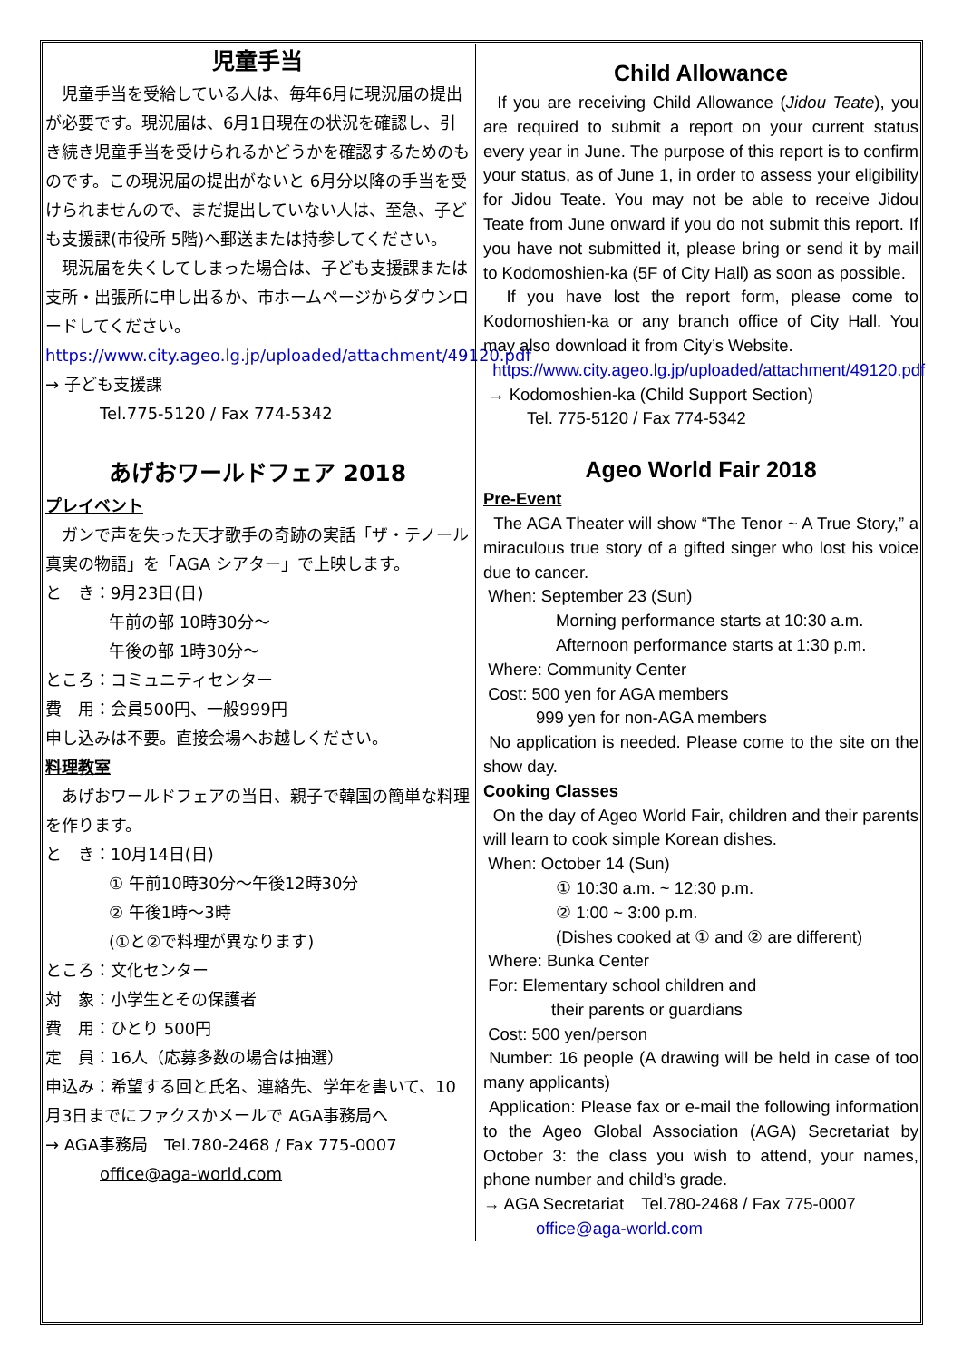児童手当
　児童手当を受給している人は、毎年6月に現況届の提出が必要です。現況届は、6月1日現在の状況を確認し、引き続き児童手当を受けられるかどうかを確認するためのものです。この現況届の提出がないと 6月分以降の手当を受けられませんので、まだ提出していない人は、至急、子ども支援課(市役所 5階)へ郵送または持参してください。
　現況届を失くしてしまった場合は、子ども支援課または支所・出張所に申し出るか、市ホームページからダウンロードしてください。
https://www.city.ageo.lg.jp/uploaded/attachment/49120.pdf
→ 子ども支援課
Tel.775-5120 / Fax 774-5342
あげおワールドフェア 2018
プレイベント
　ガンで声を失った天才歌手の奇跡の実話「ザ・テノール 真実の物語」を「AGA シアター」で上映します。
と　き：9月23日(日)
午前の部 10時30分～
午後の部 1時30分～
ところ：コミュニティセンター
費　用：会員500円、一般999円
申し込みは不要。直接会場へお越しください。
料理教室
　あげおワールドフェアの当日、親子で韓国の簡単な料理を作ります。
と　き：10月14日(日)
① 午前10時30分～午後12時30分
② 午後1時～3時
(①と②で料理が異なります)
ところ：文化センター
対　象：小学生とその保護者
費　用：ひとり 500円
定　員：16人（応募多数の場合は抽選）
申込み：希望する回と氏名、連絡先、学年を書いて、10月3日までにファクスかメールで AGA事務局へ
→ AGA事務局　Tel.780-2468 / Fax 775-0007
office@aga-world.com
Child Allowance
If you are receiving Child Allowance (Jidou Teate), you are required to submit a report on your current status every year in June. The purpose of this report is to confirm your status, as of June 1, in order to assess your eligibility for Jidou Teate. You may not be able to receive Jidou Teate from June onward if you do not submit this report. If you have not submitted it, please bring or send it by mail to Kodomoshien-ka (5F of City Hall) as soon as possible.
If you have lost the report form, please come to Kodomoshien-ka or any branch office of City Hall. You may also download it from City’s Website.
https://www.city.ageo.lg.jp/uploaded/attachment/49120.pdf
→ Kodomoshien-ka (Child Support Section)
Tel. 775-5120 / Fax 774-5342
Ageo World Fair 2018
Pre-Event
The AGA Theater will show “The Tenor ~ A True Story,” a miraculous true story of a gifted singer who lost his voice due to cancer.
When: September 23 (Sun)
Morning performance starts at 10:30 a.m.
Afternoon performance starts at 1:30 p.m.
Where: Community Center
Cost: 500 yen for AGA members
999 yen for non-AGA members
No application is needed. Please come to the site on the show day.
Cooking Classes
On the day of Ageo World Fair, children and their parents will learn to cook simple Korean dishes.
When: October 14 (Sun)
① 10:30 a.m. ~ 12:30 p.m.
② 1:00 ~ 3:00 p.m.
(Dishes cooked at ① and ② are different)
Where: Bunka Center
For: Elementary school children and
their parents or guardians
Cost: 500 yen/person
Number: 16 people (A drawing will be held in case of too many applicants)
Application: Please fax or e-mail the following information to the Ageo Global Association (AGA) Secretariat by October 3: the class you wish to attend, your names, phone number and child’s grade.
→ AGA Secretariat　Tel.780-2468 / Fax 775-0007
office@aga-world.com